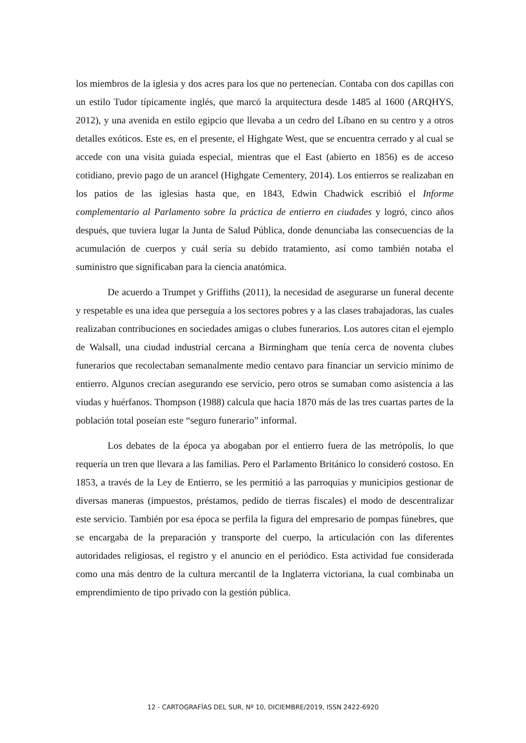los miembros de la iglesia y dos acres para los que no pertenecían. Contaba con dos capillas con un estilo Tudor típicamente inglés, que marcó la arquitectura desde 1485 al 1600 (ARQHYS, 2012), y una avenida en estilo egipcio que llevaba a un cedro del Líbano en su centro y a otros detalles exóticos. Este es, en el presente, el Highgate West, que se encuentra cerrado y al cual se accede con una visita guiada especial, mientras que el East (abierto en 1856) es de acceso cotidiano, previo pago de un arancel (Highgate Cementery, 2014). Los entierros se realizaban en los patios de las iglesias hasta que, en 1843, Edwin Chadwick escribió el Informe complementario al Parlamento sobre la práctica de entierro en ciudades y logró, cinco años después, que tuviera lugar la Junta de Salud Pública, donde denunciaba las consecuencias de la acumulación de cuerpos y cuál sería su debido tratamiento, así como también notaba el suministro que significaban para la ciencia anatómica.
De acuerdo a Trumpet y Griffiths (2011), la necesidad de asegurarse un funeral decente y respetable es una idea que perseguía a los sectores pobres y a las clases trabajadoras, las cuales realizaban contribuciones en sociedades amigas o clubes funerarios. Los autores citan el ejemplo de Walsall, una ciudad industrial cercana a Birmingham que tenía cerca de noventa clubes funerarios que recolectaban semanalmente medio centavo para financiar un servicio mínimo de entierro. Algunos crecían asegurando ese servicio, pero otros se sumaban como asistencia a las viudas y huérfanos. Thompson (1988) calcula que hacia 1870 más de las tres cuartas partes de la población total poseían este “seguro funerario” informal.
Los debates de la época ya abogaban por el entierro fuera de las metrópolis, lo que requería un tren que llevara a las familias. Pero el Parlamento Británico lo consideró costoso. En 1853, a través de la Ley de Entierro, se les permitió a las parroquias y municipios gestionar de diversas maneras (impuestos, préstamos, pedido de tierras fiscales) el modo de descentralizar este servicio. También por esa época se perfila la figura del empresario de pompas fúnebres, que se encargaba de la preparación y transporte del cuerpo, la articulación con las diferentes autoridades religiosas, el registro y el anuncio en el periódico. Esta actividad fue considerada como una más dentro de la cultura mercantil de la Inglaterra victoriana, la cual combinaba un emprendimiento de tipo privado con la gestión pública.
12 - CARTOGRAFÍAS DEL SUR, Nº 10, DICIEMBRE/2019, ISSN 2422-6920